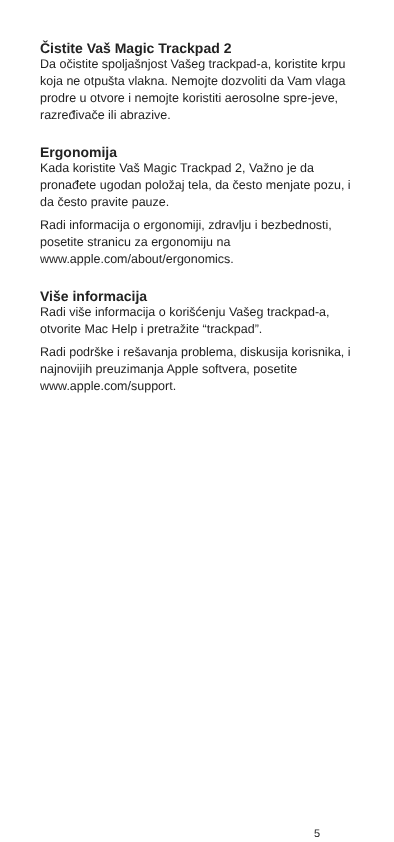Čistite Vaš Magic Trackpad 2
Da očistite spoljašnjost Vašeg trackpad-a, koristite krpu koja ne otpušta vlakna. Nemojte dozvoliti da Vam vlaga prodre u otvore i nemojte koristiti aerosolne spre-jeve, razređivače ili abrazive.
Ergonomija
Kada koristite Vaš Magic Trackpad 2, Važno je da pronađete ugodan položaj tela, da često menjate pozu, i da često pravite pauze.
Radi informacija o ergonomiji, zdravlju i bezbednosti, posetite stranicu za ergonomiju na www.apple.com/about/ergonomics.
Više informacija
Radi više informacija o korišćenju Vašeg trackpad-a, otvorite Mac Help i pretražite “trackpad”.
Radi podrške i rešavanja problema, diskusija korisnika, i najnovijih preuzimanja Apple softvera, posetite www.apple.com/support.
5